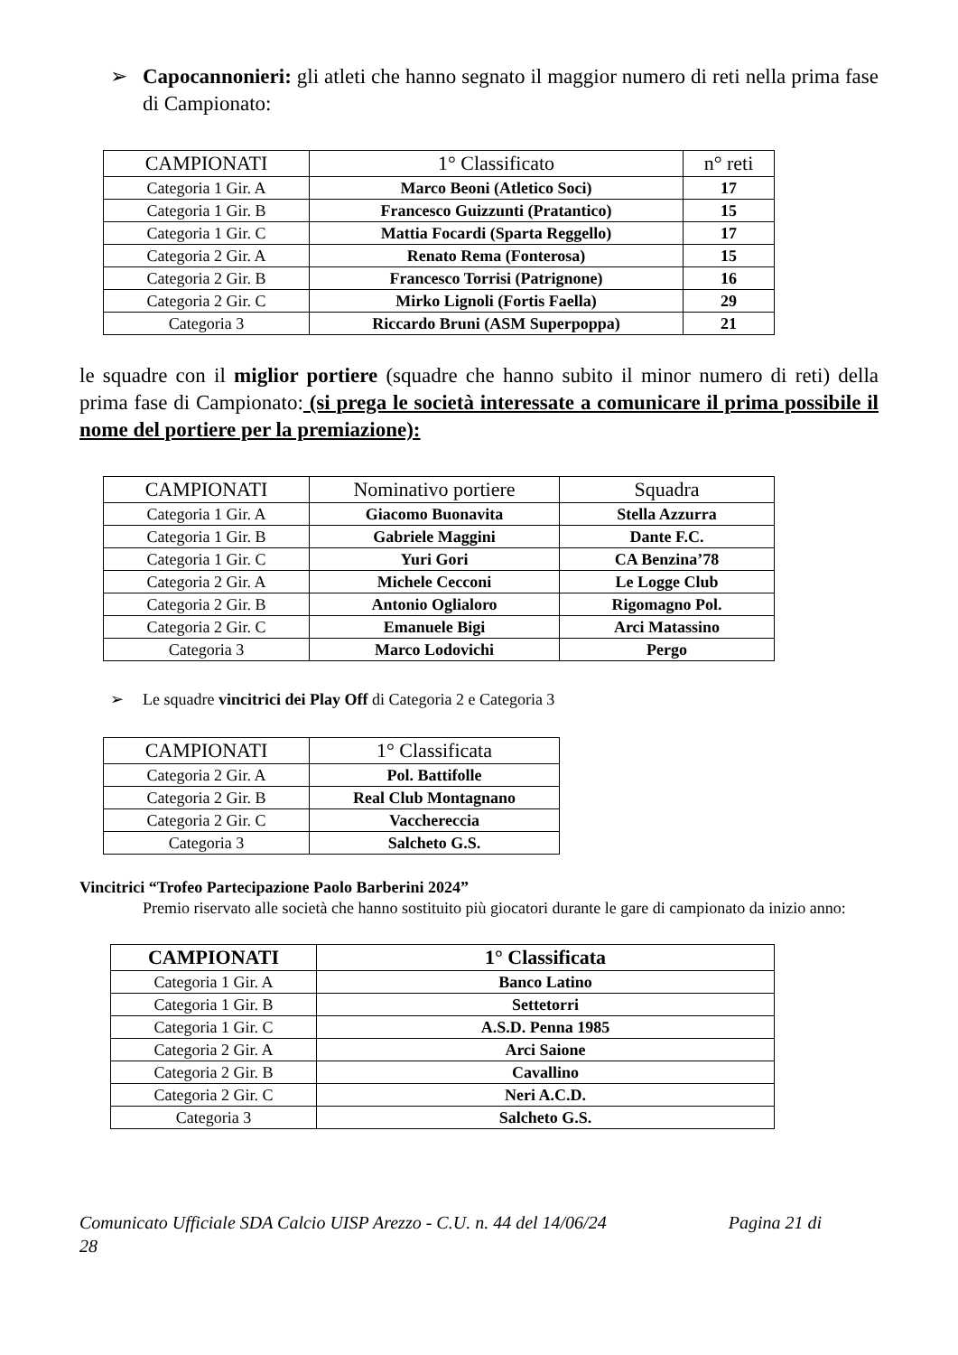➢ Capocannonieri: gli atleti che hanno segnato il maggior numero di reti nella prima fase di Campionato:
| CAMPIONATI | 1° Classificato | n° reti |
| --- | --- | --- |
| Categoria 1 Gir. A | Marco Beoni (Atletico Soci) | 17 |
| Categoria 1 Gir. B | Francesco Guizzunti (Pratantico) | 15 |
| Categoria 1 Gir. C | Mattia Focardi (Sparta Reggello) | 17 |
| Categoria 2 Gir. A | Renato Rema (Fonterosa) | 15 |
| Categoria 2 Gir. B | Francesco Torrisi (Patrignone) | 16 |
| Categoria 2 Gir. C | Mirko Lignoli (Fortis Faella) | 29 |
| Categoria 3 | Riccardo Bruni (ASM Superpoppa) | 21 |
le squadre con il miglior portiere (squadre che hanno subito il minor numero di reti) della prima fase di Campionato: (si prega le società interessate a comunicare il prima possibile il nome del portiere per la premiazione):
| CAMPIONATI | Nominativo portiere | Squadra |
| --- | --- | --- |
| Categoria 1 Gir. A | Giacomo Buonavita | Stella Azzurra |
| Categoria 1 Gir. B | Gabriele Maggini | Dante F.C. |
| Categoria 1 Gir. C | Yuri Gori | CA Benzina’78 |
| Categoria 2 Gir. A | Michele Cecconi | Le Logge Club |
| Categoria 2 Gir. B | Antonio Oglialoro | Rigomagno Pol. |
| Categoria 2 Gir. C | Emanuele Bigi | Arci Matassino |
| Categoria 3 | Marco Lodovichi | Pergo |
➢ Le squadre vincitrici dei Play Off di Categoria 2 e Categoria 3
| CAMPIONATI | 1° Classificata |
| --- | --- |
| Categoria 2 Gir. A | Pol. Battifolle |
| Categoria 2 Gir. B | Real Club Montagnano |
| Categoria 2 Gir. C | Vacchereccia |
| Categoria 3 | Salcheto G.S. |
Vincitrici “Trofeo Partecipazione Paolo Barberini 2024”
Premio riservato alle società che hanno sostituito più giocatori durante le gare di campionato da inizio anno:
| CAMPIONATI | 1° Classificata |
| --- | --- |
| Categoria 1 Gir. A | Banco Latino |
| Categoria 1 Gir. B | Settetorri |
| Categoria 1 Gir. C | A.S.D. Penna 1985 |
| Categoria 2 Gir. A | Arci Saione |
| Categoria 2 Gir. B | Cavallino |
| Categoria 2 Gir. C | Neri A.C.D. |
| Categoria 3 | Salcheto G.S. |
Comunicato Ufficiale SDA Calcio UISP Arezzo - C.U. n. 44 del 14/06/24 Pagina 21 di
28